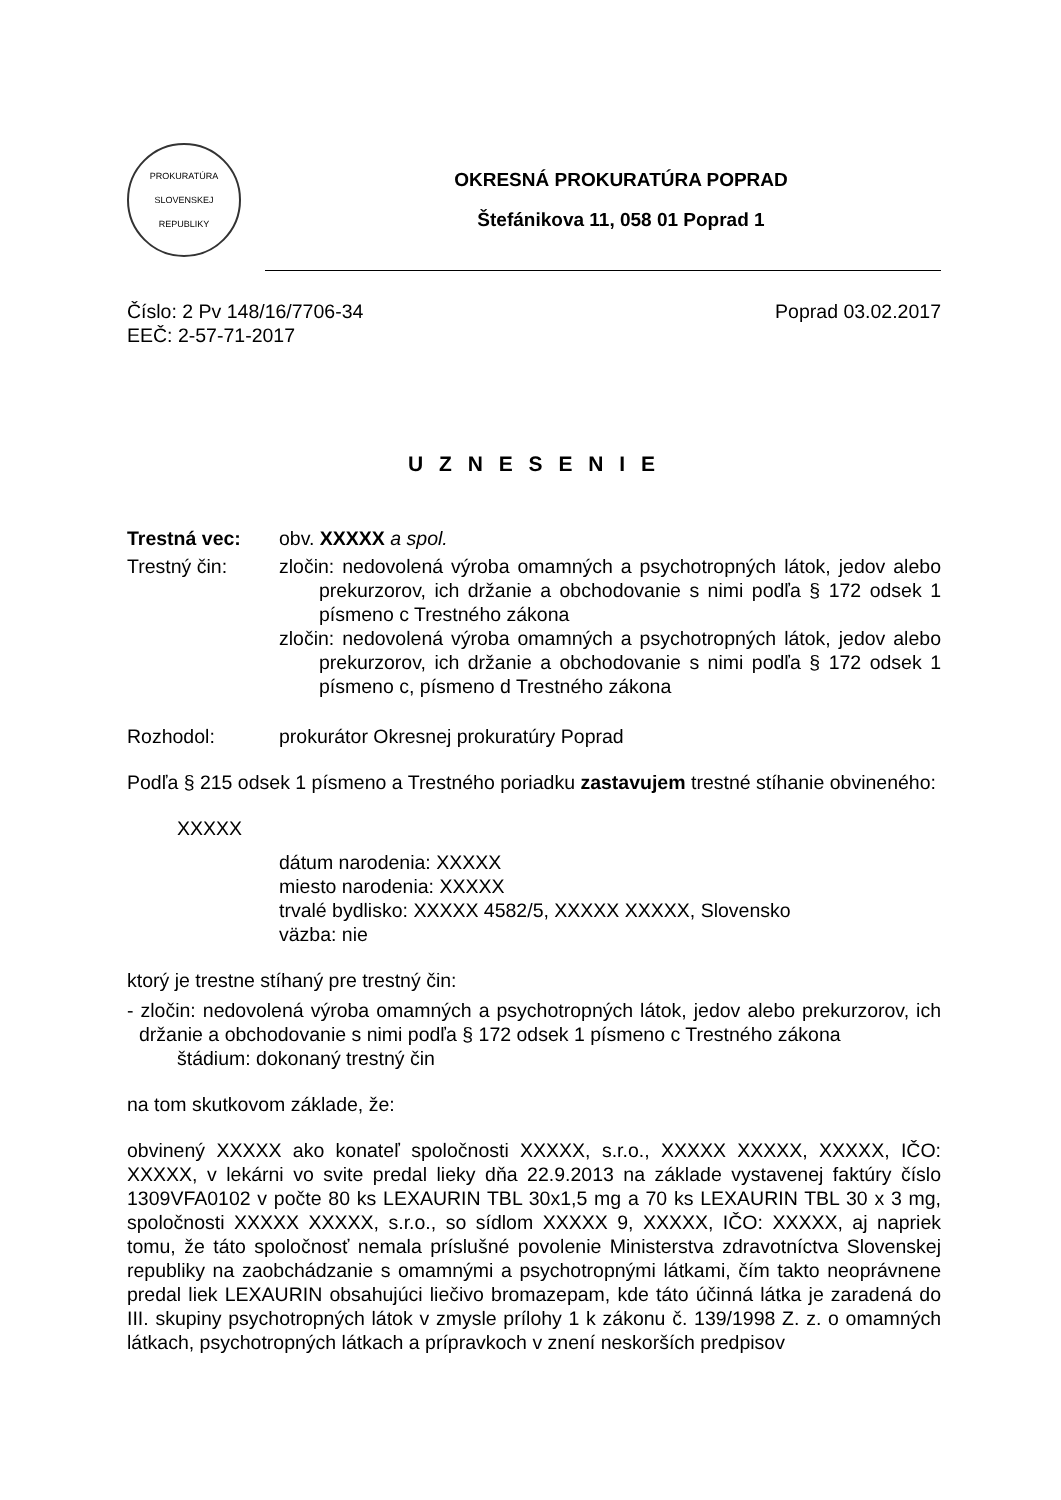PROKURATÚRA
SLOVENSKEJ
REPUBLIKY
OKRESNÁ PROKURATÚRA POPRAD
Štefánikova 11, 058 01 Poprad 1
Číslo: 2 Pv 148/16/7706-34
EEČ: 2-57-71-2017
Poprad 03.02.2017
U Z N E S E N I E
Trestná vec: obv. XXXXX a spol.
Trestný čin: zločin: nedovolená výroba omamných a psychotropných látok, jedov alebo prekurzorov, ich držanie a obchodovanie s nimi podľa § 172 odsek 1 písmeno c Trestného zákona
zločin: nedovolená výroba omamných a psychotropných látok, jedov alebo prekurzorov, ich držanie a obchodovanie s nimi podľa § 172 odsek 1 písmeno c, písmeno d Trestného zákona
Rozhodol: prokurátor Okresnej prokuratúry Poprad
Podľa § 215 odsek 1 písmeno a Trestného poriadku zastavujem trestné stíhanie obvineného:
XXXXX
dátum narodenia: XXXXX
miesto narodenia: XXXXX
trvalé bydlisko: XXXXX 4582/5, XXXXX XXXXX, Slovensko
väzba: nie
ktorý je trestne stíhaný pre trestný čin:
- zločin: nedovolená výroba omamných a psychotropných látok, jedov alebo prekurzorov, ich držanie a obchodovanie s nimi podľa § 172 odsek 1 písmeno c Trestného zákona
štádium: dokonaný trestný čin
na tom skutkovom základe, že:
obvinený XXXXX ako konateľ spoločnosti XXXXX, s.r.o., XXXXX XXXXX, XXXXX, IČO: XXXXX, v lekárni vo svite predal lieky dňa 22.9.2013 na základe vystavenej faktúry číslo 1309VFA0102 v počte 80 ks LEXAURIN TBL 30x1,5 mg a 70 ks LEXAURIN TBL 30 x 3 mg, spoločnosti XXXXX XXXXX, s.r.o., so sídlom XXXXX 9, XXXXX, IČO: XXXXX, aj napriek tomu, že táto spoločnosť nemala príslušné povolenie Ministerstva zdravotníctva Slovenskej republiky na zaobchádzanie s omamnými a psychotropnými látkami, čím takto neoprávnene predal liek LEXAURIN obsahujúci liečivo bromazepam, kde táto účinná látka je zaradená do III. skupiny psychotropných látok v zmysle prílohy 1 k zákonu č. 139/1998 Z. z. o omamných látkach, psychotropných látkach a prípravkoch v znení neskorších predpisov